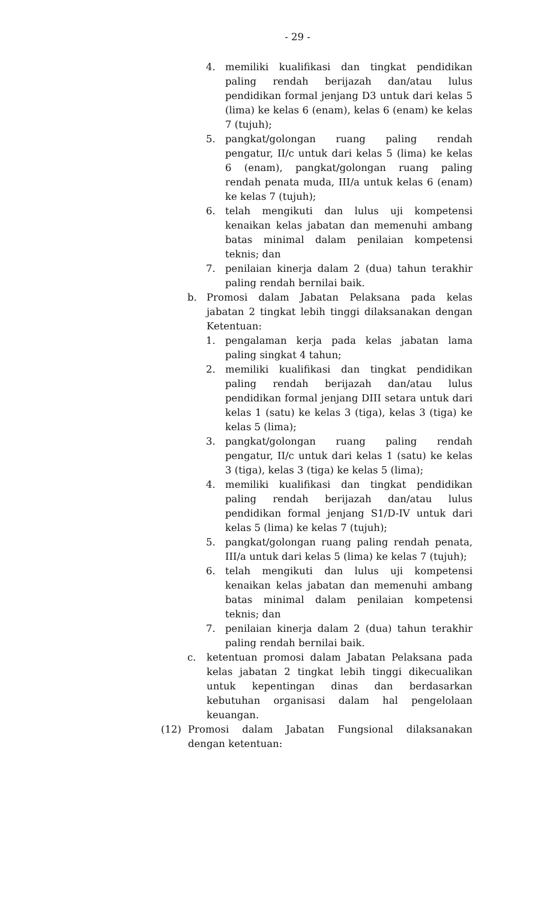- 29 -
4. memiliki kualifikasi dan tingkat pendidikan paling rendah berijazah dan/atau lulus pendidikan formal jenjang D3 untuk dari kelas 5 (lima) ke kelas 6 (enam), kelas 6 (enam) ke kelas 7 (tujuh);
5. pangkat/golongan ruang paling rendah pengatur, II/c untuk dari kelas 5 (lima) ke kelas 6 (enam), pangkat/golongan ruang paling rendah penata muda, III/a untuk kelas 6 (enam) ke kelas 7 (tujuh);
6. telah mengikuti dan lulus uji kompetensi kenaikan kelas jabatan dan memenuhi ambang batas minimal dalam penilaian kompetensi teknis; dan
7. penilaian kinerja dalam 2 (dua) tahun terakhir paling rendah bernilai baik.
b. Promosi dalam Jabatan Pelaksana pada kelas jabatan 2 tingkat lebih tinggi dilaksanakan dengan Ketentuan:
1. pengalaman kerja pada kelas jabatan lama paling singkat 4 tahun;
2. memiliki kualifikasi dan tingkat pendidikan paling rendah berijazah dan/atau lulus pendidikan formal jenjang DIII setara untuk dari kelas 1 (satu) ke kelas 3 (tiga), kelas 3 (tiga) ke kelas 5 (lima);
3. pangkat/golongan ruang paling rendah pengatur, II/c untuk dari kelas 1 (satu) ke kelas 3 (tiga), kelas 3 (tiga) ke kelas 5 (lima);
4. memiliki kualifikasi dan tingkat pendidikan paling rendah berijazah dan/atau lulus pendidikan formal jenjang S1/D-IV untuk dari kelas 5 (lima) ke kelas 7 (tujuh);
5. pangkat/golongan ruang paling rendah penata, III/a untuk dari kelas 5 (lima) ke kelas 7 (tujuh);
6. telah mengikuti dan lulus uji kompetensi kenaikan kelas jabatan dan memenuhi ambang batas minimal dalam penilaian kompetensi teknis; dan
7. penilaian kinerja dalam 2 (dua) tahun terakhir paling rendah bernilai baik.
c. ketentuan promosi dalam Jabatan Pelaksana pada kelas jabatan 2 tingkat lebih tinggi dikecualikan untuk kepentingan dinas dan berdasarkan kebutuhan organisasi dalam hal pengelolaan keuangan.
(12) Promosi dalam Jabatan Fungsional dilaksanakan dengan ketentuan: